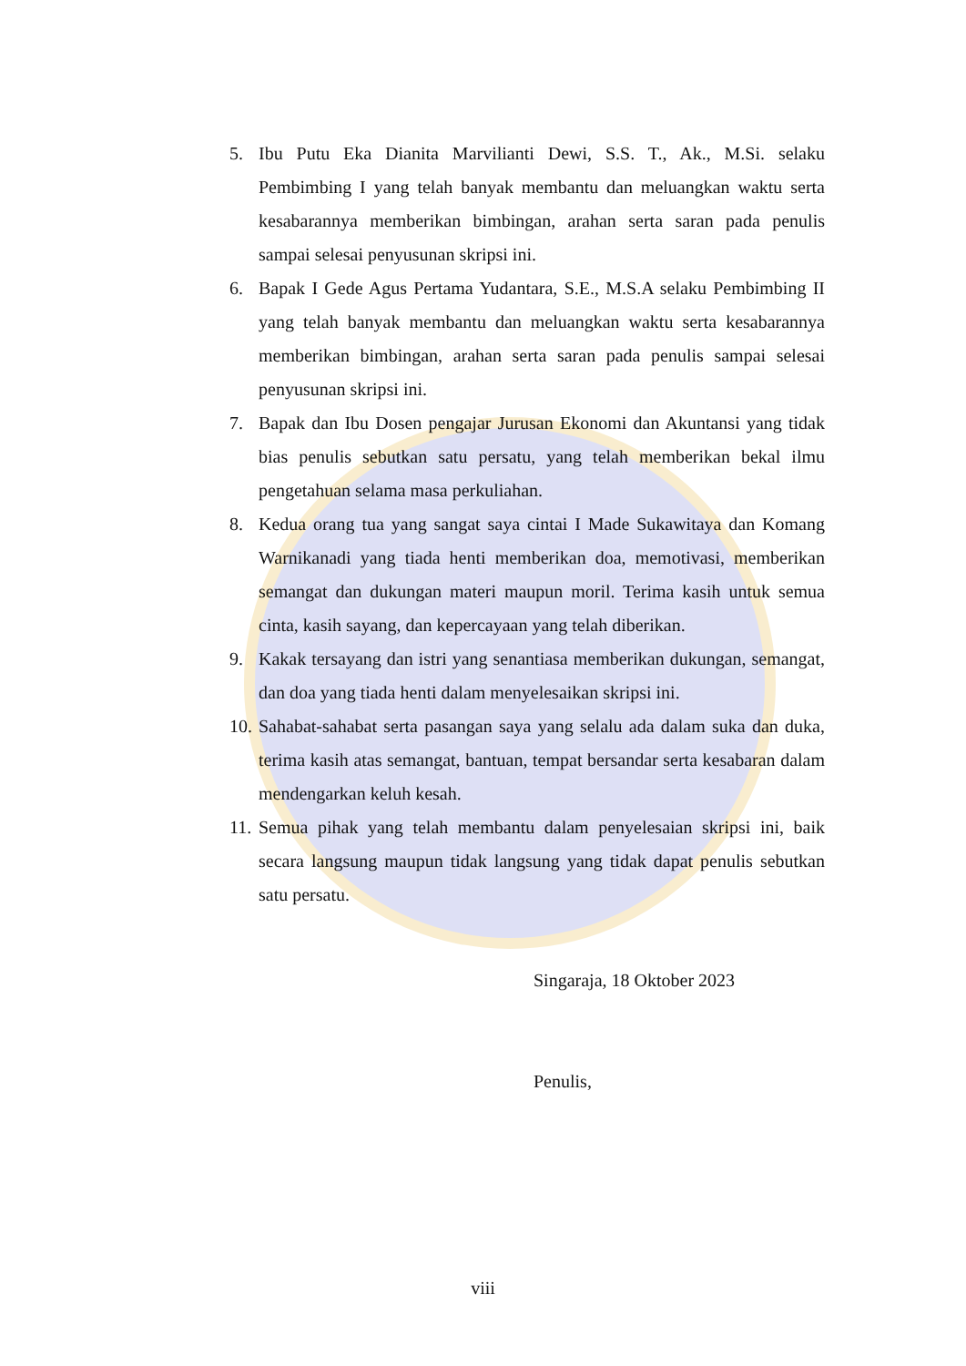5. Ibu Putu Eka Dianita Marvilianti Dewi, S.S. T., Ak., M.Si. selaku Pembimbing I yang telah banyak membantu dan meluangkan waktu serta kesabarannya memberikan bimbingan, arahan serta saran pada penulis sampai selesai penyusunan skripsi ini.
6. Bapak I Gede Agus Pertama Yudantara, S.E., M.S.A selaku Pembimbing II yang telah banyak membantu dan meluangkan waktu serta kesabarannya memberikan bimbingan, arahan serta saran pada penulis sampai selesai penyusunan skripsi ini.
7. Bapak dan Ibu Dosen pengajar Jurusan Ekonomi dan Akuntansi yang tidak bias penulis sebutkan satu persatu, yang telah memberikan bekal ilmu pengetahuan selama masa perkuliahan.
8. Kedua orang tua yang sangat saya cintai I Made Sukawitaya dan Komang Warnikanadi yang tiada henti memberikan doa, memotivasi, memberikan semangat dan dukungan materi maupun moril. Terima kasih untuk semua cinta, kasih sayang, dan kepercayaan yang telah diberikan.
9. Kakak tersayang dan istri yang senantiasa memberikan dukungan, semangat, dan doa yang tiada henti dalam menyelesaikan skripsi ini.
10. Sahabat-sahabat serta pasangan saya yang selalu ada dalam suka dan duka, terima kasih atas semangat, bantuan, tempat bersandar serta kesabaran dalam mendengarkan keluh kesah.
11. Semua pihak yang telah membantu dalam penyelesaian skripsi ini, baik secara langsung maupun tidak langsung yang tidak dapat penulis sebutkan satu persatu.
Singaraja, 18 Oktober 2023
Penulis,
viii